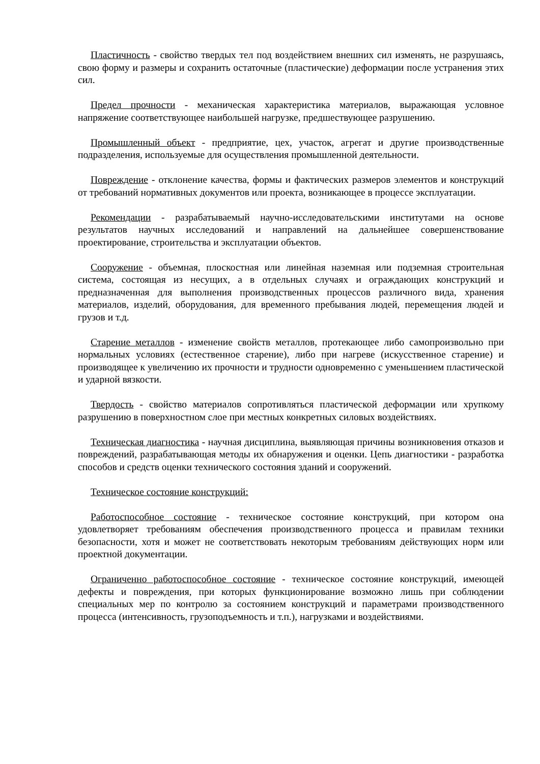Пластичность - свойство твердых тел под воздействием внешних сил изменять, не разрушаясь, свою форму и размеры и сохранить остаточные (пластические) деформации после устранения этих сил.
Предел прочности - механическая характеристика материалов, выражающая условное напряжение соответствующее наибольшей нагрузке, предшествующее разрушению.
Промышленный объект - предприятие, цех, участок, агрегат и другие производственные подразделения, используемые для осуществления промышленной деятельности.
Повреждение - отклонение качества, формы и фактических размеров элементов и конструкций от требований нормативных документов или проекта, возникающее в процессе эксплуатации.
Рекомендации - разрабатываемый научно-исследовательскими институтами на основе результатов научных исследований и направлений на дальнейшее совершенствование проектирование, строительства и эксплуатации объектов.
Сооружение - объемная, плоскостная или линейная наземная или подземная строительная система, состоящая из несущих, а в отдельных случаях и ограждающих конструкций и предназначенная для выполнения производственных процессов различного вида, хранения материалов, изделий, оборудования, для временного пребывания людей, перемещения людей и грузов и т.д.
Старение металлов - изменение свойств металлов, протекающее либо самопроизвольно при нормальных условиях (естественное старение), либо при нагреве (искусственное старение) и производящее к увеличению их прочности и трудности одновременно с уменьшением пластической и ударной вязкости.
Твердость - свойство материалов сопротивляться пластической деформации или хрупкому разрушению в поверхностном слое при местных конкретных силовых воздействиях.
Техническая диагностика - научная дисциплина, выявляющая причины возникновения отказов и повреждений, разрабатывающая методы их обнаружения и оценки. Цепь диагностики - разработка способов и средств оценки технического состояния зданий и сооружений.
Техническое состояние конструкций:
Работоспособное состояние - техническое состояние конструкций, при котором она удовлетворяет требованиям обеспечения производственного процесса и правилам техники безопасности, хотя и может не соответствовать некоторым требованиям действующих норм или проектной документации.
Ограниченно работоспособное состояние - техническое состояние конструкций, имеющей дефекты и повреждения, при которых функционирование возможно лишь при соблюдении специальных мер по контролю за состоянием конструкций и параметрами производственного процесса (интенсивность, грузоподъемность и т.п.), нагрузками и воздействиями.